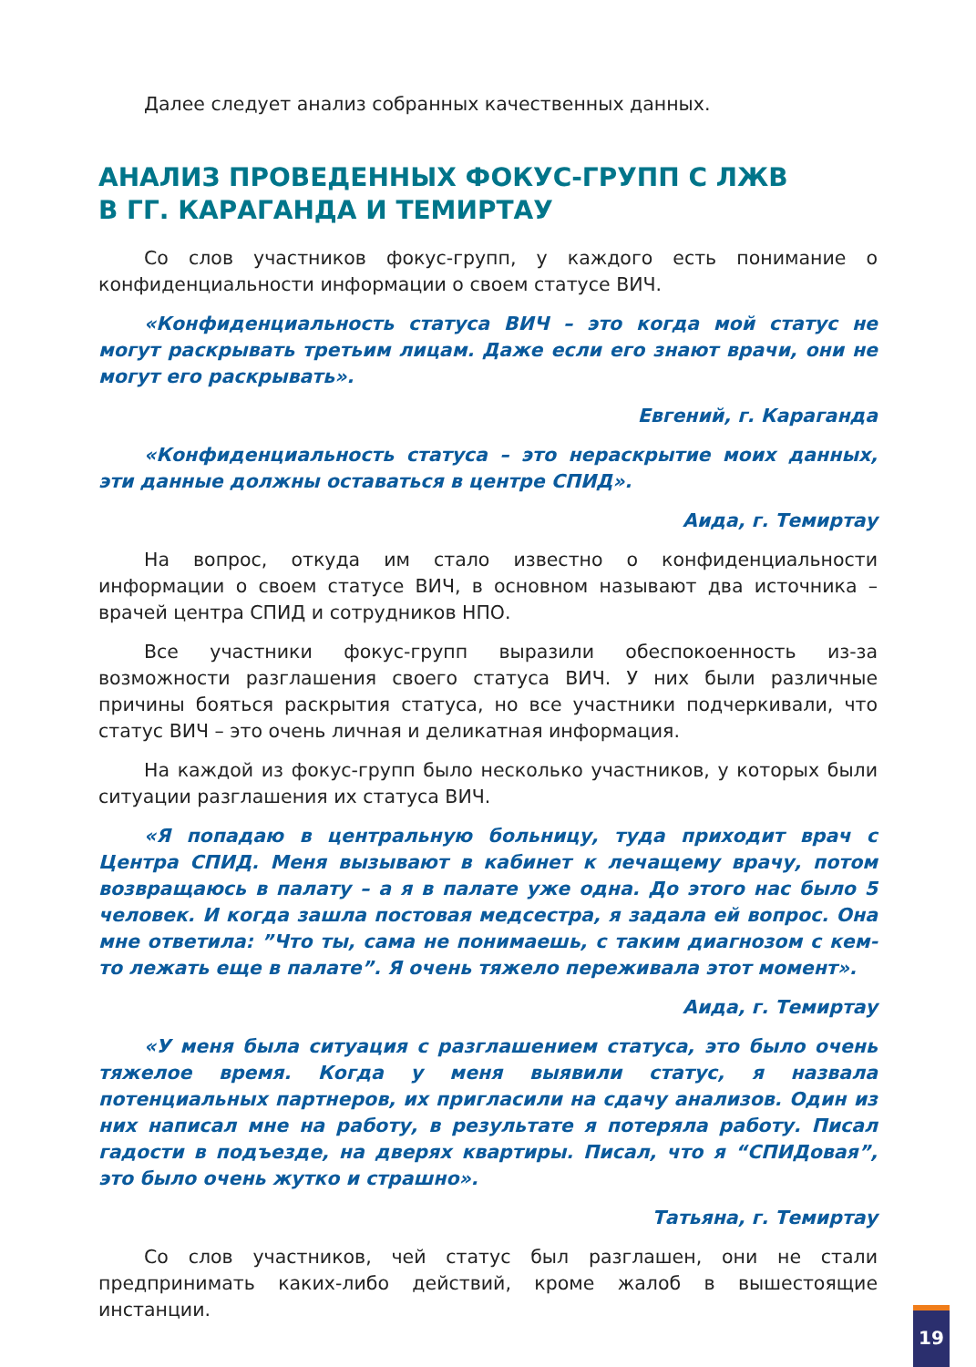Далее следует анализ собранных качественных данных.
АНАЛИЗ ПРОВЕДЕННЫХ ФОКУС-ГРУПП С ЛЖВ
В ГГ. КАРАГАНДА И ТЕМИРТАУ
Со слов участников фокус-групп, у каждого есть понимание о конфиденциальности информации о своем статусе ВИЧ.
«Конфиденциальность статуса ВИЧ – это когда мой статус не могут раскрывать третьим лицам. Даже если его знают врачи, они не могут его раскрывать».
Евгений, г. Караганда
«Конфиденциальность статуса – это нераскрытие моих данных, эти данные должны оставаться в центре СПИД».
Аида, г. Темиртау
На вопрос, откуда им стало известно о конфиденциальности информации о своем статусе ВИЧ, в основном называют два источника – врачей центра СПИД и сотрудников НПО.
Все участники фокус-групп выразили обеспокоенность из-за возможности разглашения своего статуса ВИЧ. У них были различные причины бояться раскрытия статуса, но все участники подчеркивали, что статус ВИЧ – это очень личная и деликатная информация.
На каждой из фокус-групп было несколько участников, у которых были ситуации разглашения их статуса ВИЧ.
«Я попадаю в центральную больницу, туда приходит врач с Центра СПИД. Меня вызывают в кабинет к лечащему врачу, потом возвращаюсь в палату – а я в палате уже одна. До этого нас было 5 человек. И когда зашла постовая медсестра, я задала ей вопрос. Она мне ответила: ”Что ты, сама не понимаешь, с таким диагнозом с кем-то лежать еще в палате”. Я очень тяжело переживала этот момент».
Аида, г. Темиртау
«У меня была ситуация с разглашением статуса, это было очень тяжелое время. Когда у меня выявили статус, я назвала потенциальных партнеров, их пригласили на сдачу анализов. Один из них написал мне на работу, в результате я потеряла работу. Писал гадости в подъезде, на дверях квартиры. Писал, что я “СПИДовая”, это было очень жутко и страшно».
Татьяна, г. Темиртау
Со слов участников, чей статус был разглашен, они не стали предпринимать каких-либо действий, кроме жалоб в вышестоящие инстанции.
19